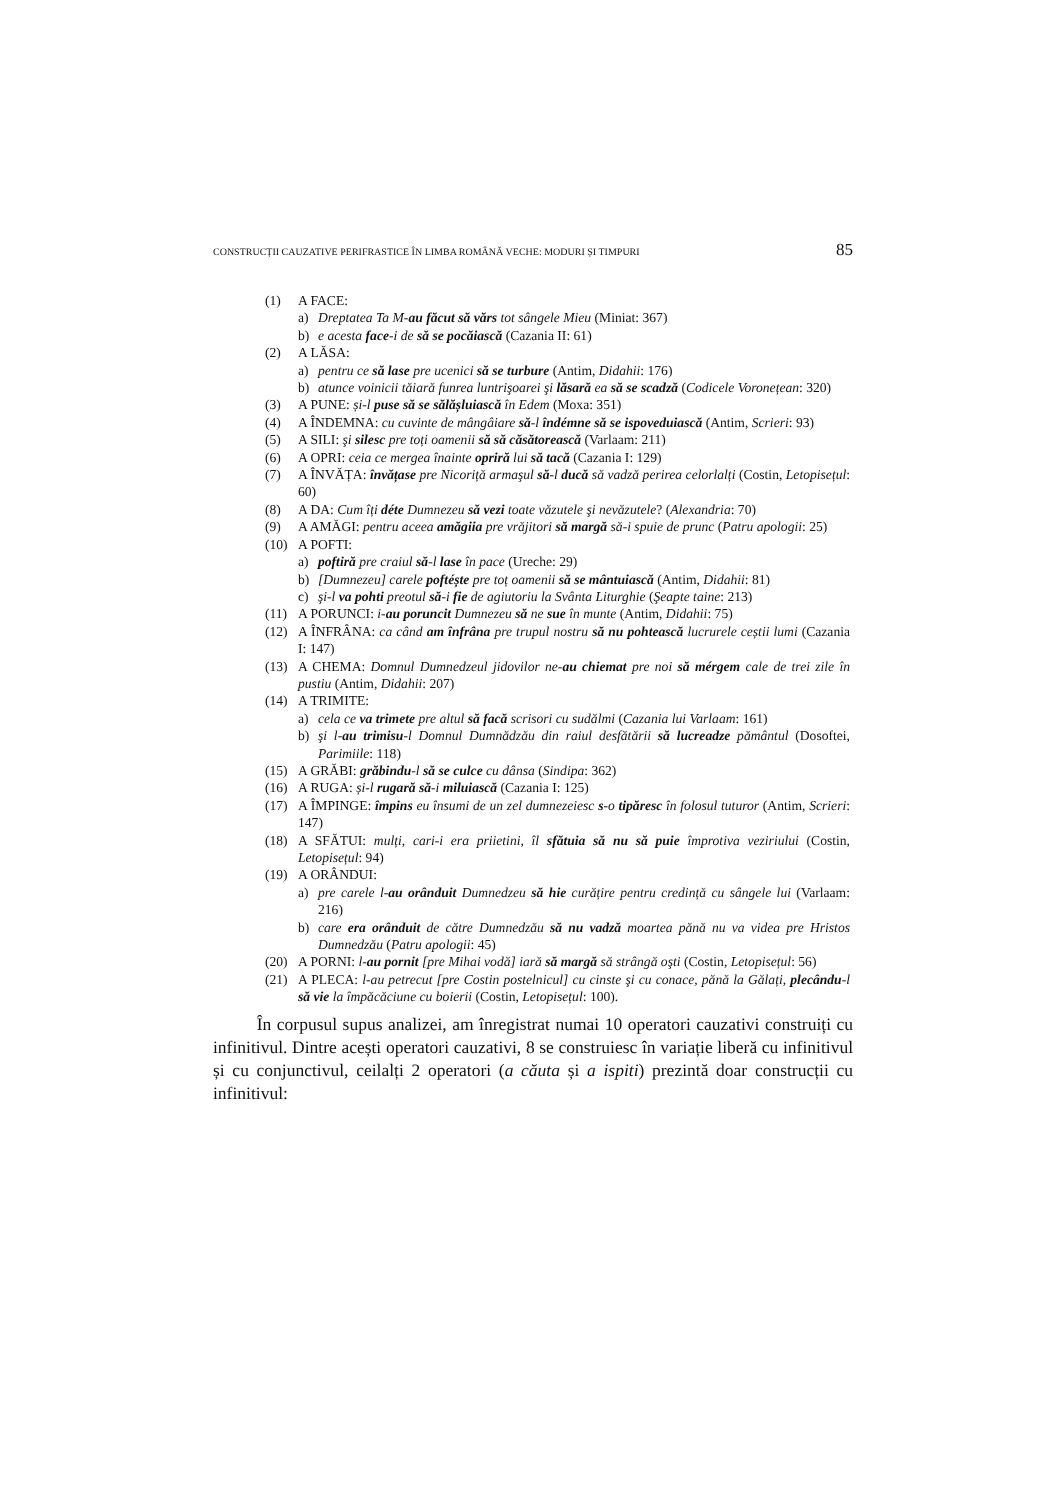CONSTRUCȚII CAUZATIVE PERIFRASTICE ÎN LIMBA ROMÂNĂ VECHE: MODURI ȘI TIMPURI 85
(1) A FACE:
a) Dreptatea Ta M-au făcut să vărs tot sângele Mieu (Miniat: 367)
b) e acesta face-i de să se pocăiască (Cazania II: 61)
(2) A LĂSA:
a) pentru ce să lase pre ucenici să se turbure (Antim, Didahii: 176)
b) atunce voinicii tăiară funrea luntrişoarei şi lăsară ea să se scadză (Codicele Voronețean: 320)
(3) A PUNE: și-l puse să se sălășluiască în Edem (Moxa: 351)
(4) A ÎNDEMNA: cu cuvinte de mângâiare să-l îndémne să se ispoveduiască (Antim, Scrieri: 93)
(5) A SILI: şi silesc pre toți oamenii să să căsătorească (Varlaam: 211)
(6) A OPRI: ceia ce mergea înainte opriră lui să tacă (Cazania I: 129)
(7) A ÎNVĂȚA: învățase pre Nicoriță armaşul să-l ducă să vadză perirea celorlalți (Costin, Letopisețul: 60)
(8) A DA: Cum îți déte Dumnezeu să vezi toate văzutele şi nevăzutele? (Alexandria: 70)
(9) A AMĂGI: pentru aceea amăgiia pre vrăjitori să margă să-i spuie de prunc (Patru apologii: 25)
(10) A POFTI:
a) poftiră pre craiul să-l lase în pace (Ureche: 29)
b) [Dumnezeu] carele poftéște pre toț oamenii să se mântuiască (Antim, Didahii: 81)
c) şi-l va pohti preotul să-i fie de agiutoriu la Svânta Liturghie (Şeapte taine: 213)
(11) A PORUNCI: i-au poruncit Dumnezeu să ne sue în munte (Antim, Didahii: 75)
(12) A ÎNFRÂNA: ca când am înfrâna pre trupul nostru să nu pohtească lucrurele ceștii lumi (Cazania I: 147)
(13) A CHEMA: Domnul Dumnedzeul jidovilor ne-au chiemat pre noi să mérgem cale de trei zile în pustiu (Antim, Didahii: 207)
(14) A TRIMITE:
a) cela ce va trimete pre altul să facă scrisori cu sudălmi (Cazania lui Varlaam: 161)
b) şi l-au trimisu-l Domnul Dumnădzău din raiul desfătării să lucreadze pământul (Dosoftei, Parimiile: 118)
(15) A GRĂBI: grăbindu-l să se culce cu dânsa (Sindipa: 362)
(16) A RUGA: și-l rugară să-i miluiască (Cazania I: 125)
(17) A ÎMPINGE: împins eu însumi de un zel dumnezeiesc s-o tipăresc în folosul tuturor (Antim, Scrieri: 147)
(18) A SFĂTUI: mulți, cari-i era priietini, îl sfătuia să nu să puie împrotiva veziriului (Costin, Letopisețul: 94)
(19) A ORÂNDUI:
a) pre carele l-au orânduit Dumnedzeu să hie curățire pentru credință cu sângele lui (Varlaam: 216)
b) care era orânduit de către Dumnedzău să nu vadză moartea pănă nu va videa pre Hristos Dumnedzău (Patru apologii: 45)
(20) A PORNI: l-au pornit [pre Mihai vodă] iară să margă să strângă oşti (Costin, Letopisețul: 56)
(21) A PLECA: l-au petrecut [pre Costin postelnicul] cu cinste şi cu conace, pănă la Gălați, plecându-l să vie la împăcăciune cu boierii (Costin, Letopisețul: 100).
În corpusul supus analizei, am înregistrat numai 10 operatori cauzativi construiți cu infinitivul. Dintre acești operatori cauzativi, 8 se construiesc în variație liberă cu infinitivul și cu conjunctivul, ceilalți 2 operatori (a căuta și a ispiti) prezintă doar construcții cu infinitivul: